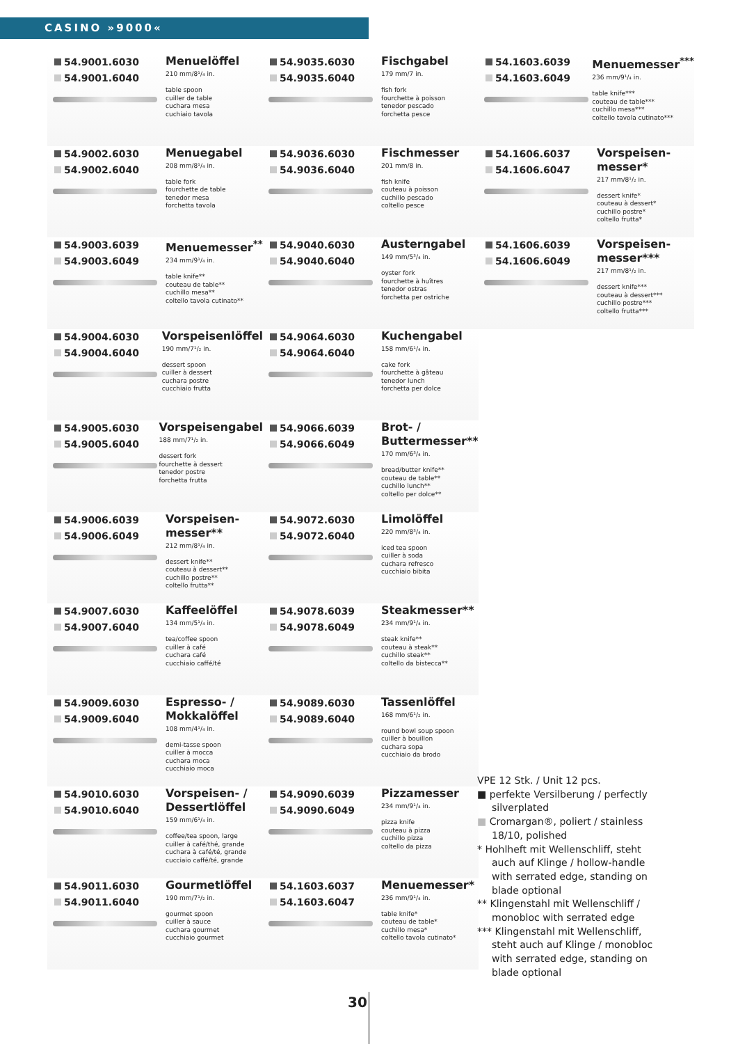CASINO »9000«
54.9001.6030
54.9001.6040
Menuelöffel
210 mm/8¹/₄ in.
table spoon
cuiller de table
cuchara mesa
cuchiaio tavola
54.9035.6030
54.9035.6040
Fischgabel
179 mm/7 in.
fish fork
fourchette à poisson
tenedor pescado
forchetta pesce
54.1603.6039
54.1603.6049
Menuemesser<sup>***</sup>
236 mm/9¹/₄ in.
table knife***
couteau de table***
cuchillo mesa***
coltello tavola cutinato***
54.9002.6030
54.9002.6040
Menuegabel
208 mm/8¹/₄ in.
table fork
fourchette de table
tenedor mesa
forchetta tavola
54.9036.6030
54.9036.6040
Fischmesser
201 mm/8 in.
fish knife
couteau à poisson
cuchillo pescado
coltello pesce
54.1606.6037
54.1606.6047
Vorspeisen-
messer*
217 mm/8¹/₂ in.
dessert knife*
couteau à dessert*
cuchillo postre*
coltello frutta*
54.9003.6039
54.9003.6049
Menuemesser<sup>**</sup>
234 mm/9¹/₄ in.
table knife**
couteau de table**
cuchillo mesa**
coltello tavola cutinato**
54.9040.6030
54.9040.6040
Austerngabel
149 mm/5³/₄ in.
oyster fork
fourchette à huîtres
tenedor ostras
forchetta per ostriche
54.1606.6039
54.1606.6049
Vorspeisen-
messer***
217 mm/8¹/₂ in.
dessert knife***
couteau à dessert***
cuchillo postre***
coltello frutta***
54.9004.6030
54.9004.6040
Vorspeisenlöffel
190 mm/7¹/₂ in.
dessert spoon
cuiller à dessert
cuchara postre
cucchiaio frutta
54.9064.6030
54.9064.6040
Kuchengabel
158 mm/6¹/₄ in.
cake fork
fourchette à gâteau
tenedor lunch
forchetta per dolce
54.9005.6030
54.9005.6040
Vorspeisengabel
188 mm/7¹/₂ in.
dessert fork
fourchette à dessert
tenedor postre
forchetta frutta
54.9066.6039
54.9066.6049
Brot- /
Buttermesser**
170 mm/6³/₄ in.
bread/butter knife**
couteau de table**
cuchillo lunch**
coltello per dolce**
54.9006.6039
54.9006.6049
Vorspeisen-
messer**
212 mm/8¹/₄ in.
dessert knife**
couteau à dessert**
cuchillo postre**
coltello frutta**
54.9072.6030
54.9072.6040
Limolöffel
220 mm/8³/₄ in.
iced tea spoon
cuiller à soda
cuchara refresco
cucchiaio bibita
54.9007.6030
54.9007.6040
Kaffeelöffel
134 mm/5¹/₄ in.
tea/coffee spoon
cuiller à café
cuchara café
cucchiaio caffé/té
54.9078.6039
54.9078.6049
Steakmesser**
234 mm/9¹/₄ in.
steak knife**
couteau à steak**
cuchillo steak**
coltello da bistecca**
54.9009.6030
54.9009.6040
Espresso- /
Mokkalöffel
108 mm/4¹/₄ in.
demi-tasse spoon
cuiller à mocca
cuchara moca
cucchiaio moca
54.9089.6030
54.9089.6040
Tassenlöffel
168 mm/6¹/₂ in.
round bowl soup spoon
cuiller à bouillon
cuchara sopa
cucchiaio da brodo
54.9010.6030
54.9010.6040
Vorspeisen- /
Dessertlöffel
159 mm/6¹/₄ in.
coffee/tea spoon, large
cuiller à café/thé, grande
cuchara à café/té, grande
cucciaio caffé/té, grande
54.9090.6039
54.9090.6049
Pizzamesser
234 mm/9¹/₄ in.
pizza knife
couteau à pizza
cuchillo pizza
coltello da pizza
54.9011.6030
54.9011.6040
Gourmetlöffel
190 mm/7¹/₂ in.
gourmet spoon
cuiller à sauce
cuchara gourmet
cucchiaio gourmet
54.1603.6037
54.1603.6047
Menuemesser*
236 mm/9¹/₄ in.
table knife*
couteau de table*
cuchillo mesa*
coltello tavola cutinato*
VPE 12 Stk. / Unit 12 pcs.
■ perfekte Versilberung / perfectly silverplated
■ Cromargan®, poliert / stainless 18/10, polished
* Hohlheft mit Wellenschliff, steht auch auf Klinge / hollow-handle with serrated edge, standing on blade optional
** Klingenstahl mit Wellenschliff / monobloc with serrated edge
*** Klingenstahl mit Wellenschliff, steht auch auf Klinge / monobloc with serrated edge, standing on blade optional
30